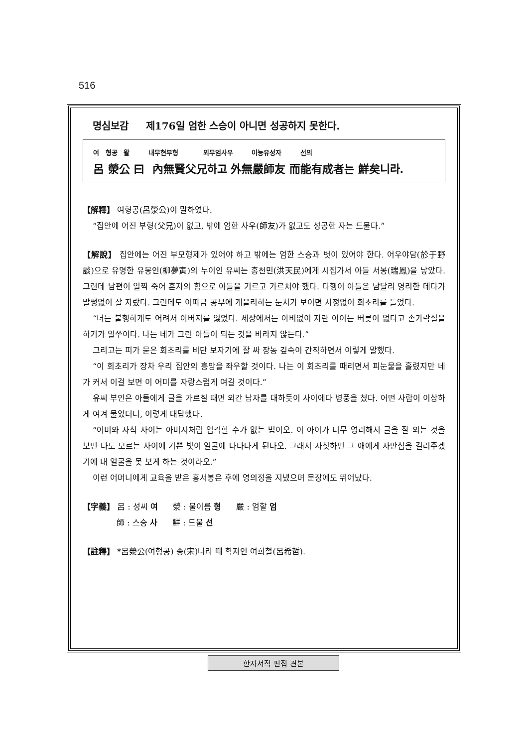516
명심보감 제176일 엄한 스승이 아니면 성공하지 못한다.
여 형공 왈 내무현부형 외무엄사우 이능유성자 선의
呂 滎公 曰 內無賢父兄하고 外無嚴師友 而能有成者는 鮮矣니라.
【解釋】 여형공(呂滎公)이 말하였다.
“집안에 어진 부형(父兄)이 없고, 밖에 엄한 사우(師友)가 없고도 성공한 자는 드물다.”
【解說】 집안에는 어진 부모형제가 있어야 하고 밖에는 엄한 스승과 벗이 있어야 한다. 어우야담(於于野談)으로 유명한 유몽인(柳夢寅)의 누이인 유씨는 홍천민(洪天民)에게 시집가서 아들 서봉(瑞鳳)을 낳았다. 그런데 남편이 일찍 죽어 혼자의 힘으로 아들을 기르고 가르쳐야 했다. 다행이 아들은 남달리 영리한 데다가 말썽없이 잘 자랐다. 그런데도 이따금 공부에 게을리하는 눈치가 보이면 사정없이 회초리를 들었다.
“너는 불행하게도 어려서 아버지를 잃었다. 세상에서는 아비없이 자란 아이는 버릇이 없다고 손가락질을 하기가 일쑤이다. 나는 네가 그런 아들이 되는 것을 바라지 않는다.”
그리고는 피가 묻은 회초리를 비단 보자기에 잘 싸 장농 깊숙이 간직하면서 이렇게 말했다.
“이 회초리가 장차 우리 집안의 흥망을 좌우할 것이다. 나는 이 회초리를 때리면서 피눈물을 흘렸지만 네가 커서 이걸 보면 이 어미를 자랑스럽게 여길 것이다.”
유씨 부인은 아들에게 글을 가르칠 때면 외간 남자를 대하듯이 사이에다 병풍을 쳤다. 어떤 사람이 이상하게 여겨 물었더니, 이렇게 대답했다.
“어미와 자식 사이는 아버지처럼 엄격할 수가 없는 법이오. 이 아이가 너무 영리해서 글을 잘 외는 것을 보면 나도 모르는 사이에 기쁜 빛이 얼굴에 나타나게 된다오. 그래서 자칫하면 그 애에게 자만심을 길러주겠기에 내 얼굴을 못 보게 하는 것이라오.”
이런 어머니에게 교육을 받은 홍서봉은 후에 영의정을 지냈으며 문장에도 뛰어났다.
【字義】 呂 : 성씨 여 滎 : 물이름 형 嚴 : 엄할 엄
師 : 스승 사 鮮 : 드물 선
【註釋】 *呂滎公(여형공) 송(宋)나라 때 학자인 여희철(呂希哲).
한자서적 편집 견본